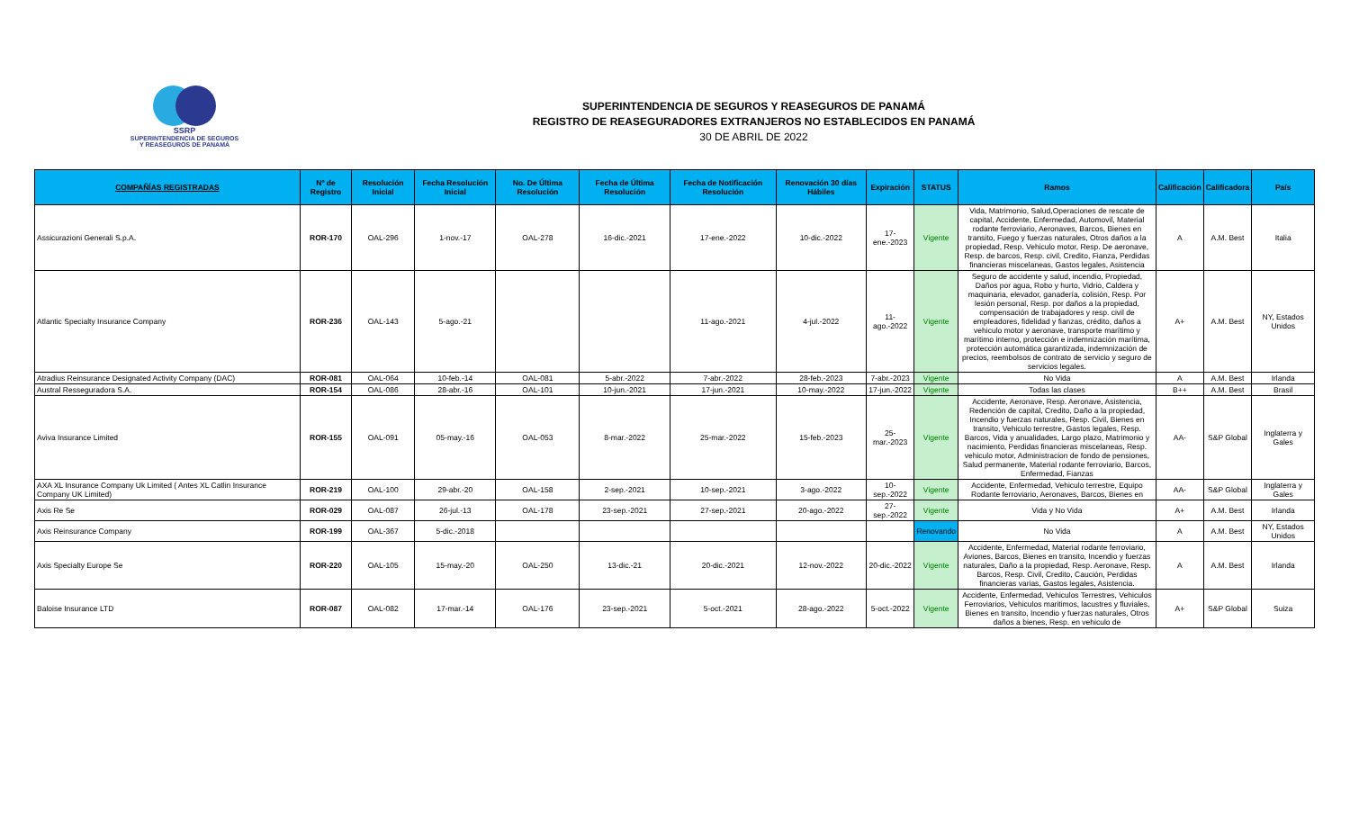SSRP
SUPERINTENDENCIA DE SEGUROS
Y REASEGUROS DE PANAMÁ
SUPERINTENDENCIA DE SEGUROS Y REASEGUROS DE PANAMÁ
REGISTRO DE REASEGURADORES EXTRANJEROS NO ESTABLECIDOS EN PANAMÁ
30 DE ABRIL DE 2022
| COMPAÑÍAS REGISTRADAS | Nº de Registro | Resolución Inicial | Fecha Resolución Inicial | No. De Última Resolución | Fecha de Última Resolución | Fecha de Notificación Resolución | Renovación 30 días Hábiles | Expiración | STATUS | Ramos | Calificación | Calificadora | País |
| --- | --- | --- | --- | --- | --- | --- | --- | --- | --- | --- | --- | --- | --- |
| Assicurazioni Generali S.p.A. | ROR-170 | OAL-296 | 1-nov.-17 | OAL-278 | 16-dic.-2021 | 17-ene.-2022 | 10-dic.-2022 | 17-ene.-2023 | Vigente | Vida, Matrimonio, Salud,Operaciones de rescate de capital, Accidente, Enfermedad, Automovil, Material rodante ferroviario, Aeronaves, Barcos, Bienes en transito, Fuego y fuerzas naturales, Otros daños a la propiedad, Resp. Vehiculo motor, Resp. De aeronave, Resp. de barcos, Resp. civil, Credito, Fianza, Perdidas financieras miscelaneas, Gastos legales, Asistencia | A | A.M. Best | Italia |
| Atlantic Specialty Insurance Company | ROR-236 | OAL-143 | 5-ago.-21 | | | 11-ago.-2021 | 4-jul.-2022 | 11-ago.-2022 | Vigente | Seguro de accidente y salud, incendio, Propiedad, Daños por agua, Robo y hurto, Vidrio, Caldera y maquinaria, elevador, ganadería, colisión, Resp. Por lesión personal, Resp. por daños a la propiedad, compensación de trabajadores y resp. civil de empleadores, fidelidad y fianzas, crédito, daños a vehiculo motor y aeronave, transporte marítimo y marítimo interno, protección e indemnización marítima, protección automática garantizada, indemnización de precios, reembolsos de contrato de servicio y seguro de servicios legales. | A+ | A.M. Best | NY, Estados Unidos |
| Atradius Reinsurance Designated Activity Company (DAC) | ROR-081 | OAL-064 | 10-feb.-14 | OAL-081 | 5-abr.-2022 | 7-abr.-2022 | 28-feb.-2023 | 7-abr.-2023 | Vigente | No Vida | A | A.M. Best | Irlanda |
| Austral Resseguradora S.A. | ROR-154 | OAL-086 | 28-abr.-16 | OAL-101 | 10-jun.-2021 | 17-jun.-2021 | 10-may.-2022 | 17-jun.-2022 | Vigente | Todas las clases | B++ | A.M. Best | Brasil |
| Aviva Insurance Limited | ROR-155 | OAL-091 | 05-may.-16 | OAL-053 | 8-mar.-2022 | 25-mar.-2022 | 15-feb.-2023 | 25-mar.-2023 | Vigente | Accidente, Aeronave, Resp. Aeronave, Asistencia, Redención de capital, Credito, Daño a la propiedad, Incendio y fuerzas naturales, Resp. Civil, Bienes en transito, Vehiculo terrestre, Gastos legales, Resp. Barcos, Vida y anualidades, Largo plazo, Matrimonio y nacimiento, Perdidas financieras miscelaneas, Resp. vehiculo motor, Administracion de fondo de pensiones, Salud permanente, Material rodante ferroviario, Barcos, Enfermedad, Fianzas | AA- | S&P Global | Inglaterra y Gales |
| AXA XL Insurance Company Uk Limited ( Antes XL Catlin Insurance Company UK Limited) | ROR-219 | OAL-100 | 29-abr.-20 | OAL-158 | 2-sep.-2021 | 10-sep.-2021 | 3-ago.-2022 | 10-sep.-2022 | Vigente | Accidente, Enfermedad, Vehiculo terrestre, Equipo Rodante ferroviario, Aeronaves, Barcos, Bienes en | AA- | S&P Global | Inglaterra y Gales |
| Axis Re Se | ROR-029 | OAL-087 | 26-jul.-13 | OAL-178 | 23-sep.-2021 | 27-sep.-2021 | 20-ago.-2022 | 27-sep.-2022 | Vigente | Vida y No Vida | A+ | A.M. Best | Irlanda |
| Axis Reinsurance Company | ROR-199 | OAL-367 | 5-dic.-2018 | | | | | | Renovando | No Vida | A | A.M. Best | NY, Estados Unidos |
| Axis Specialty Europe Se | ROR-220 | OAL-105 | 15-may.-20 | OAL-250 | 13-dic.-21 | 20-dic.-2021 | 12-nov.-2022 | 20-dic.-2022 | Vigente | Accidente, Enfermedad, Material rodante ferroviario, Aviones, Barcos, Bienes en transito, Incendio y fuerzas naturales, Daño a la propiedad, Resp. Aeronave, Resp. Barcos, Resp. Civil, Credito, Caución, Perdidas financieras varias, Gastos legales, Asistencia. | A | A.M. Best | Irlanda |
| Baloise Insurance LTD | ROR-087 | OAL-082 | 17-mar.-14 | OAL-176 | 23-sep.-2021 | 5-oct.-2021 | 28-ago.-2022 | 5-oct.-2022 | Vigente | Accidente, Enfermedad, Vehiculos Terrestres, Vehiculos Ferroviarios, Vehiculos maritimos, lacustres y fluviales, Bienes en transito, Incendio y fuerzas naturales, Otros daños a bienes, Resp. en vehiculo de | A+ | S&P Global | Suiza |